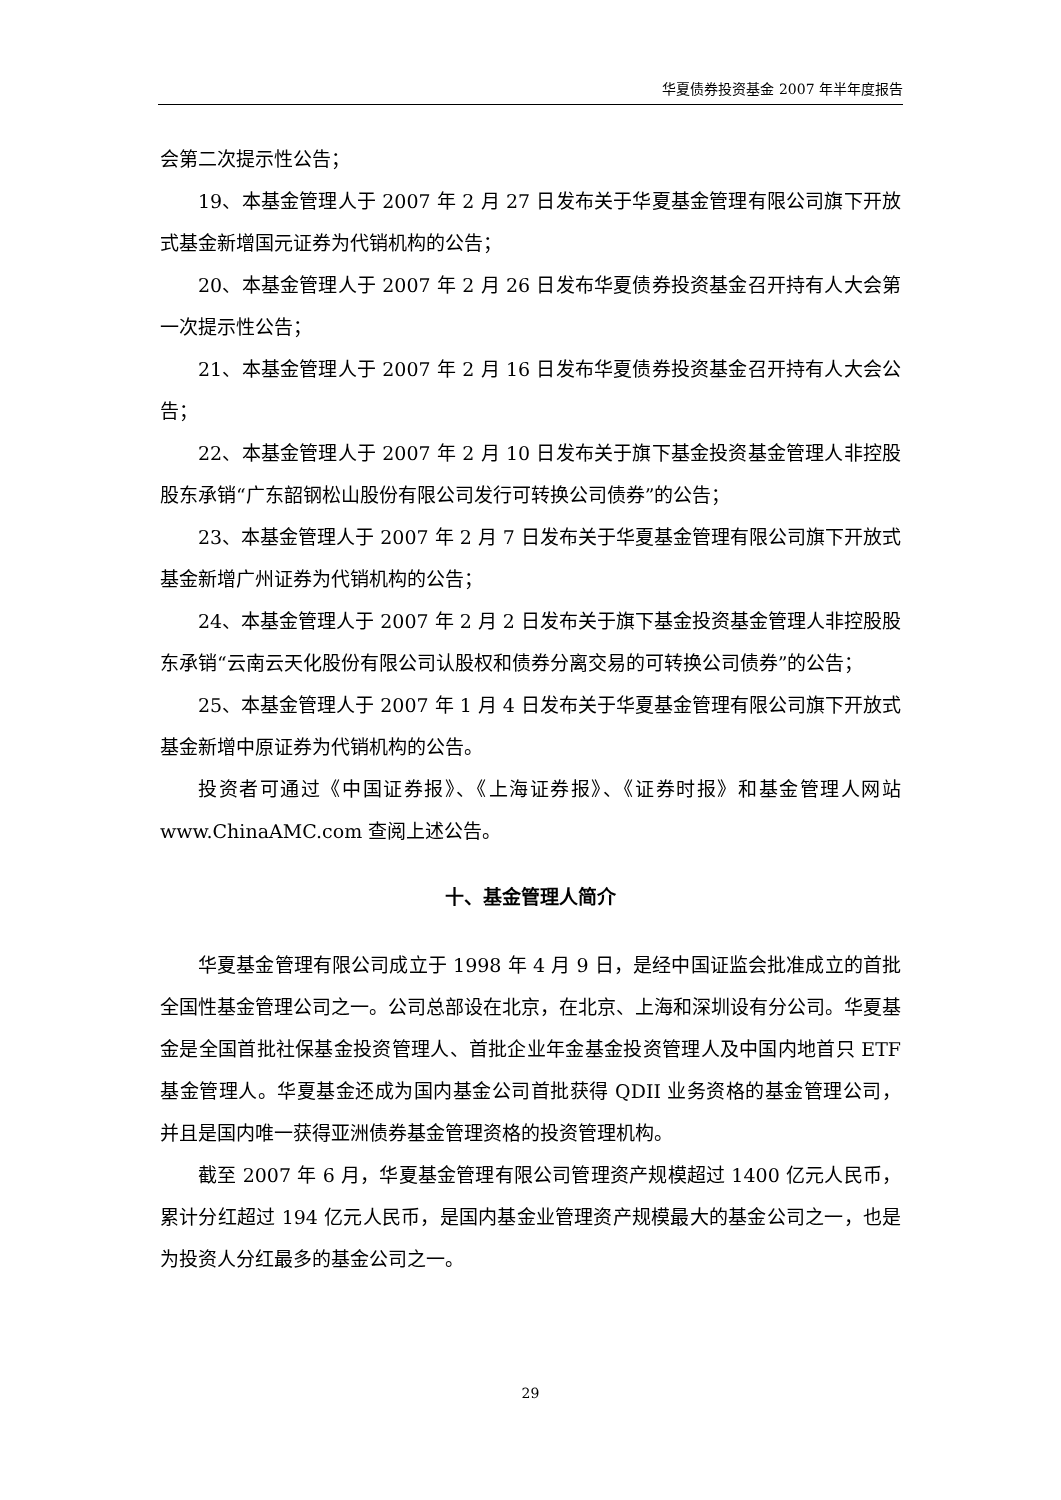华夏债券投资基金 2007 年半年度报告
会第二次提示性公告；
19、本基金管理人于 2007 年 2 月 27 日发布关于华夏基金管理有限公司旗下开放式基金新增国元证券为代销机构的公告；
20、本基金管理人于 2007 年 2 月 26 日发布华夏债券投资基金召开持有人大会第一次提示性公告；
21、本基金管理人于 2007 年 2 月 16 日发布华夏债券投资基金召开持有人大会公告；
22、本基金管理人于 2007 年 2 月 10 日发布关于旗下基金投资基金管理人非控股股东承销“广东韶钢松山股份有限公司发行可转换公司债券”的公告；
23、本基金管理人于 2007 年 2 月 7 日发布关于华夏基金管理有限公司旗下开放式基金新增广州证券为代销机构的公告；
24、本基金管理人于 2007 年 2 月 2 日发布关于旗下基金投资基金管理人非控股股东承销“云南云天化股份有限公司认股权和债券分离交易的可转换公司债券”的公告；
25、本基金管理人于 2007 年 1 月 4 日发布关于华夏基金管理有限公司旗下开放式基金新增中原证券为代销机构的公告。
投资者可通过《中国证券报》、《上海证券报》、《证券时报》和基金管理人网站 www.ChinaAMC.com 查阅上述公告。
十、基金管理人简介
华夏基金管理有限公司成立于 1998 年 4 月 9 日，是经中国证监会批准成立的首批全国性基金管理公司之一。公司总部设在北京，在北京、上海和深圳设有分公司。华夏基金是全国首批社保基金投资管理人、首批企业年金基金投资管理人及中国内地首只 ETF 基金管理人。华夏基金还成为国内基金公司首批获得 QDII 业务资格的基金管理公司，并且是国内唯一获得亚洲债券基金管理资格的投资管理机构。
截至 2007 年 6 月，华夏基金管理有限公司管理资产规模超过 1400 亿元人民币，累计分红超过 194 亿元人民币，是国内基金业管理资产规模最大的基金公司之一，也是为投资人分红最多的基金公司之一。
29